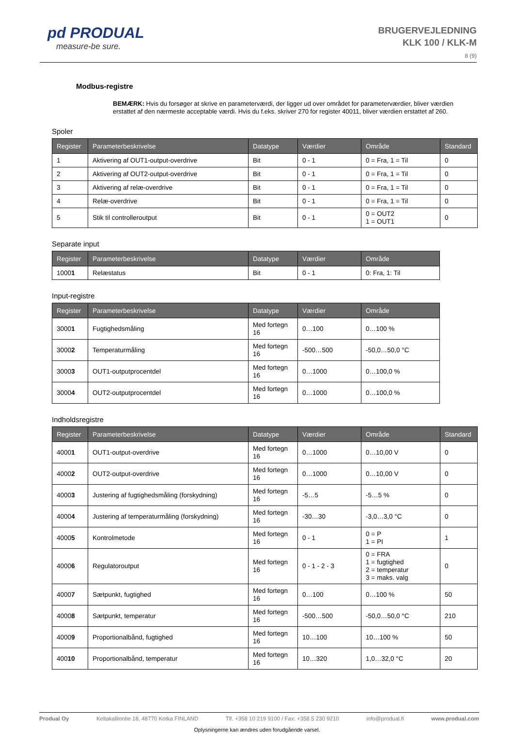pd PRODUAL
measure-be sure.
BRUGERVEJLEDNING
KLK 100 / KLK-M
8 (9)
Modbus-registre
BEMÆRK: Hvis du forsøger at skrive en parameterværdi, der ligger ud over området for parameterværdier, bliver værdien erstattet af den nærmeste acceptable værdi. Hvis du f.eks. skriver 270 for register 40011, bliver værdien erstattet af 260.
Spoler
| Register | Parameterbeskrivelse | Datatype | Værdier | Område | Standard |
| --- | --- | --- | --- | --- | --- |
| 1 | Aktivering af OUT1-output-overdrive | Bit | 0 - 1 | 0 = Fra, 1 = Til | 0 |
| 2 | Aktivering af OUT2-output-overdrive | Bit | 0 - 1 | 0 = Fra, 1 = Til | 0 |
| 3 | Aktivering af relæ-overdrive | Bit | 0 - 1 | 0 = Fra, 1 = Til | 0 |
| 4 | Relæ-overdrive | Bit | 0 - 1 | 0 = Fra, 1 = Til | 0 |
| 5 | Stik til controlleroutput | Bit | 0 - 1 | 0 = OUT2 1 = OUT1 | 0 |
Separate input
| Register | Parameterbeskrivelse | Datatype | Værdier | Område |
| --- | --- | --- | --- | --- |
| 1000 1 | Relæstatus | Bit | 0 - 1 | 0: Fra, 1: Til |
Input-registre
| Register | Parameterbeskrivelse | Datatype | Værdier | Område |
| --- | --- | --- | --- | --- |
| 3000 1 | Fugtighedsmåling | Med fortegn 16 | 0…100 | 0…100 % |
| 3000 2 | Temperaturmåling | Med fortegn 16 | -500…500 | -50,0…50,0 °C |
| 3000 3 | OUT1-outputprocentdel | Med fortegn 16 | 0…1000 | 0…100,0 % |
| 3000 4 | OUT2-outputprocentdel | Med fortegn 16 | 0…1000 | 0…100,0 % |
Indholdsregistre
| Register | Parameterbeskrivelse | Datatype | Værdier | Område | Standard |
| --- | --- | --- | --- | --- | --- |
| 4000 1 | OUT1-output-overdrive | Med fortegn 16 | 0…1000 | 0…10,00 V | 0 |
| 4000 2 | OUT2-output-overdrive | Med fortegn 16 | 0…1000 | 0…10,00 V | 0 |
| 4000 3 | Justering af fugtighedsmåling (forskydning) | Med fortegn 16 | -5…5 | -5…5 % | 0 |
| 4000 4 | Justering af temperaturmåling (forskydning) | Med fortegn 16 | -30…30 | -3,0…3,0 °C | 0 |
| 4000 5 | Kontrolmetode | Med fortegn 16 | 0 - 1 | 0 = P 1 = PI | 1 |
| 4000 6 | Regulatoroutput | Med fortegn 16 | 0 - 1 - 2 - 3 | 0 = FRA 1 = fugtighed 2 = temperatur 3 = maks. valg | 0 |
| 4000 7 | Sætpunkt, fugtighed | Med fortegn 16 | 0…100 | 0…100 % | 50 |
| 4000 8 | Sætpunkt, temperatur | Med fortegn 16 | -500…500 | -50,0…50,0 °C | 210 |
| 4000 9 | Proportionalbånd, fugtighed | Med fortegn 16 | 10…100 | 10…100 % | 50 |
| 400 10 | Proportionalbånd, temperatur | Med fortegn 16 | 10…320 | 1,0…32,0 °C | 20 |
Produal Oy Keltakalliontie 18, 48770 Kotka FINLAND Tlf. +358 10 219 9100 / Fax: +358 5 230 9210 info@produal.fi www.produal.com
Oplysningerne kan ændres uden forudgående varsel.